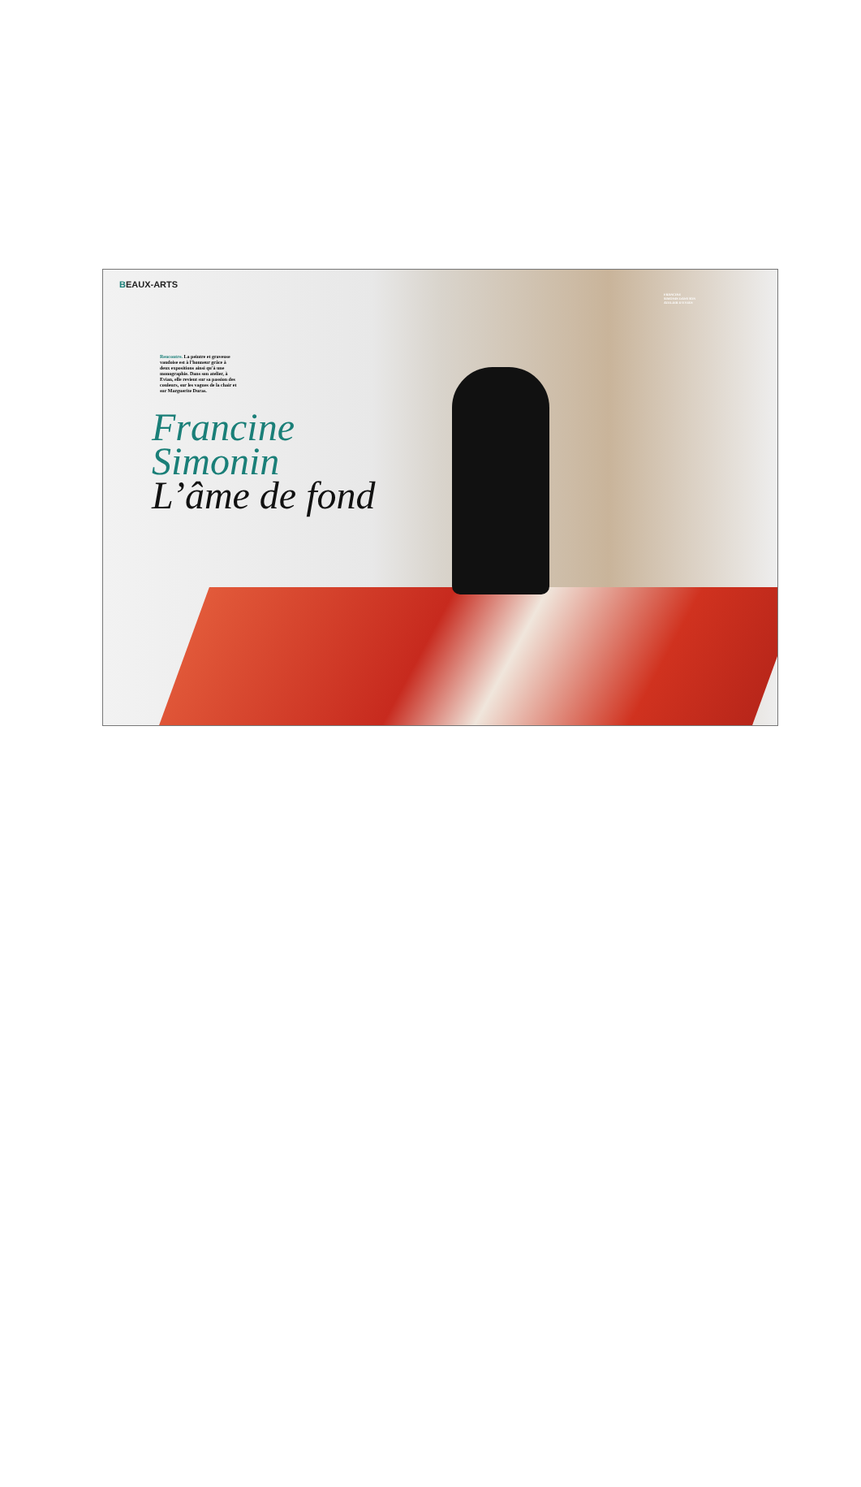BEAUX-ARTS
Rencontre. La peintre et graveuse vaudoise est à l'honneur grâce à deux expositions ainsi qu'à une monographie. Dans son atelier, à Evian, elle revient sur sa passion des couleurs, sur les vagues de la chair et sur Marguerite Duras.
Francine
Simonin
L’âme de fond
FRANCINE SIMONIN DANS SON ATELIER D'EVIAN